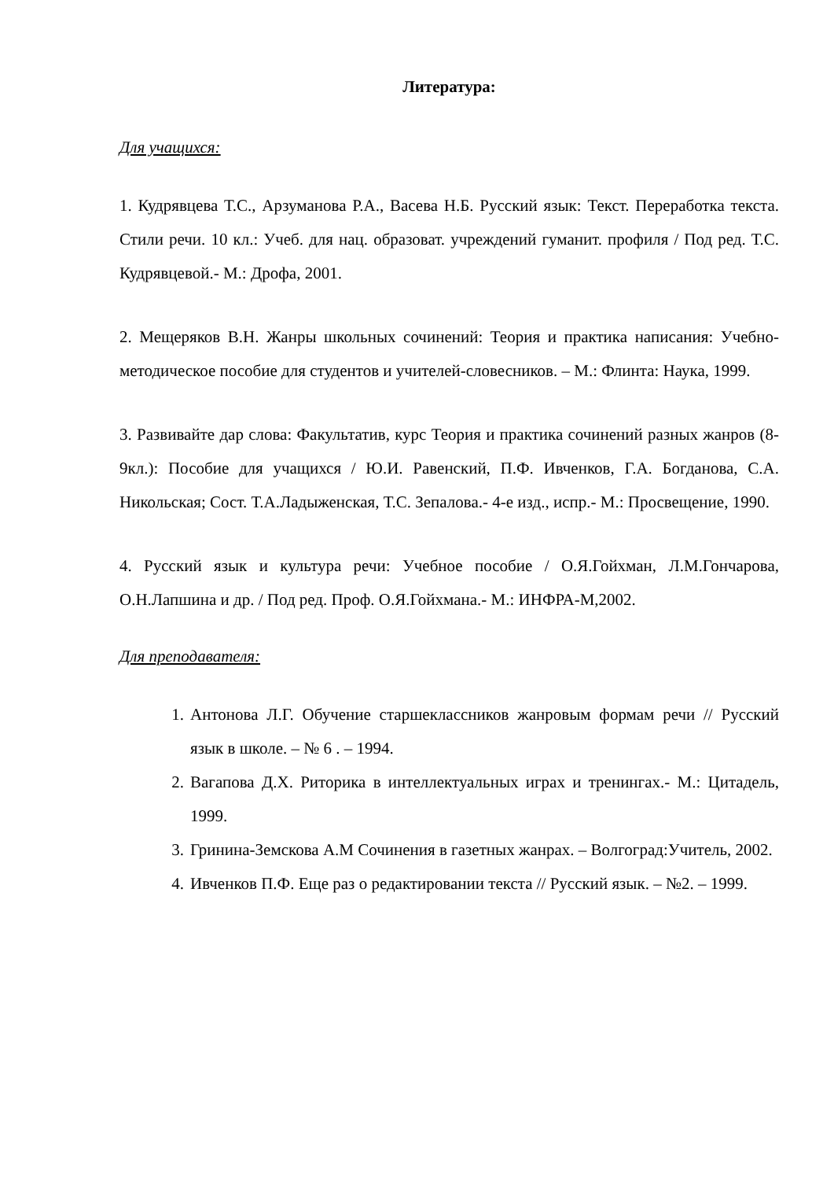Литература:
Для учащихся:
1. Кудрявцева Т.С., Арзуманова Р.А., Васева Н.Б. Русский язык: Текст. Переработка текста. Стили речи. 10 кл.: Учеб. для нац. образоват. учреждений гуманит. профиля / Под ред. Т.С. Кудрявцевой.- М.: Дрофа, 2001.
2. Мещеряков В.Н. Жанры школьных сочинений: Теория и практика написания: Учебно-методическое пособие для студентов и учителей-словесников. – М.: Флинта: Наука, 1999.
3. Развивайте дар слова: Факультатив, курс Теория и практика сочинений разных жанров (8-9кл.): Пособие для учащихся / Ю.И. Равенский, П.Ф. Ивченков, Г.А. Богданова, С.А. Никольская; Сост. Т.А.Ладыженская, Т.С. Зепалова.- 4-е изд., испр.- М.: Просвещение, 1990.
4. Русский язык и культура речи: Учебное пособие / О.Я.Гойхман, Л.М.Гончарова, О.Н.Лапшина и др. / Под ред. Проф. О.Я.Гойхмана.- М.: ИНФРА-М,2002.
Для преподавателя:
1. Антонова Л.Г. Обучение старшеклассников жанровым формам речи // Русский язык в школе. – № 6 . – 1994.
2. Вагапова Д.Х. Риторика в интеллектуальных играх и тренингах.- М.: Цитадель, 1999.
3. Гринина-Земскова А.М Сочинения в газетных жанрах. – Волгоград:Учитель, 2002.
4. Ивченков П.Ф. Еще раз о редактировании текста // Русский язык. – №2. – 1999.